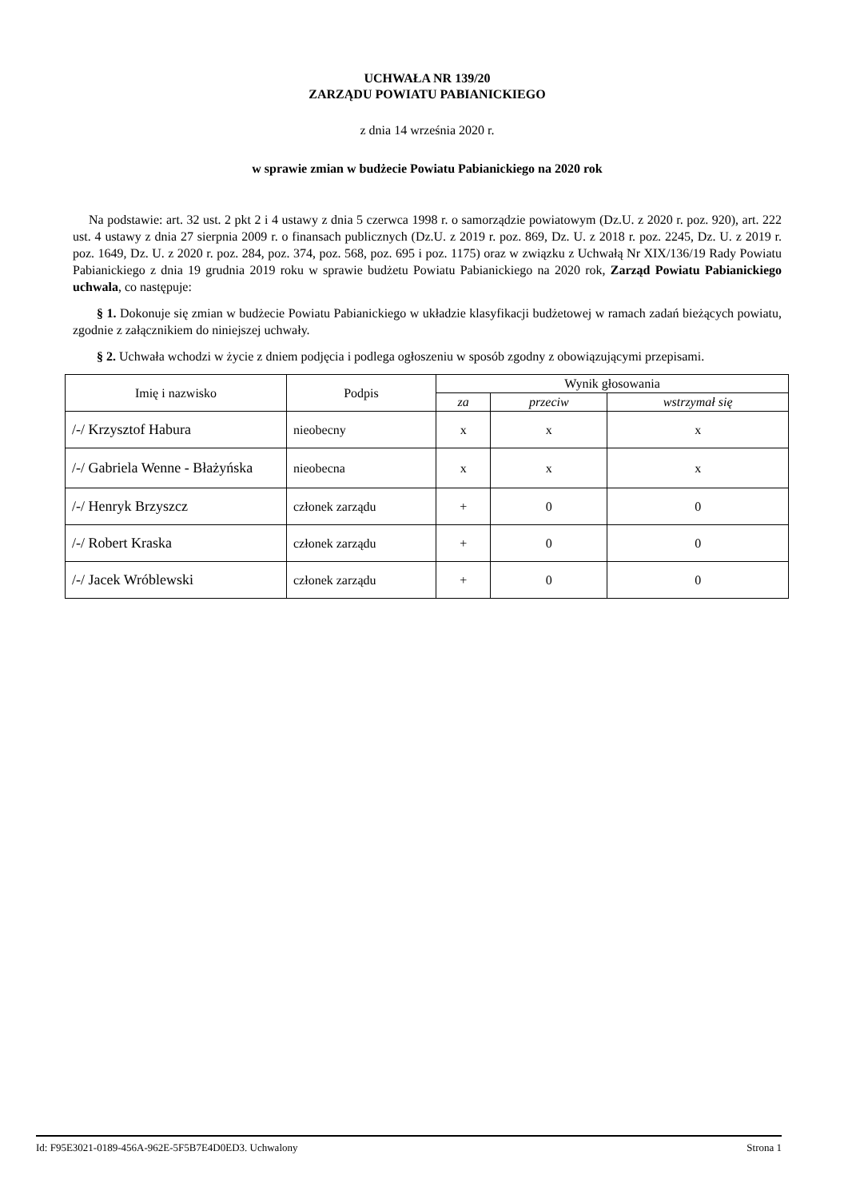UCHWAŁA NR 139/20
ZARZĄDU POWIATU PABIANICKIEGO
z dnia 14 września 2020 r.
w sprawie zmian w budżecie Powiatu Pabianickiego na 2020 rok
Na podstawie: art. 32 ust. 2 pkt 2 i 4 ustawy z dnia 5 czerwca 1998 r. o samorządzie powiatowym (Dz.U. z 2020 r. poz. 920), art. 222 ust. 4 ustawy z dnia 27 sierpnia 2009 r. o finansach publicznych (Dz.U. z 2019 r. poz. 869, Dz. U. z 2018 r. poz. 2245, Dz. U. z 2019 r. poz. 1649, Dz. U. z 2020 r. poz. 284, poz. 374, poz. 568, poz. 695 i poz. 1175) oraz w związku z Uchwałą Nr XIX/136/19 Rady Powiatu Pabianickiego z dnia 19 grudnia 2019 roku w sprawie budżetu Powiatu Pabianickiego na 2020 rok, Zarząd Powiatu Pabianickiego uchwala, co następuje:
§ 1. Dokonuje się zmian w budżecie Powiatu Pabianickiego w układzie klasyfikacji budżetowej w ramach zadań bieżących powiatu, zgodnie z załącznikiem do niniejszej uchwały.
§ 2. Uchwała wchodzi w życie z dniem podjęcia i podlega ogłoszeniu w sposób zgodny z obowiązującymi przepisami.
| Imię i nazwisko | Podpis | Wynik głosowania | | |
| --- | --- | --- | --- | --- |
| | | za | przeciw | wstrzymał się |
| /-/ Krzysztof Habura | nieobecny | x | x | x |
| /-/ Gabriela Wenne - Błażyńska | nieobecna | x | x | x |
| /-/ Henryk Brzyszcz | członek zarządu | + | 0 | 0 |
| /-/ Robert Kraska | członek zarządu | + | 0 | 0 |
| /-/ Jacek Wróblewski | członek zarządu | + | 0 | 0 |
Id: F95E3021-0189-456A-962E-5F5B7E4D0ED3. Uchwalony Strona 1